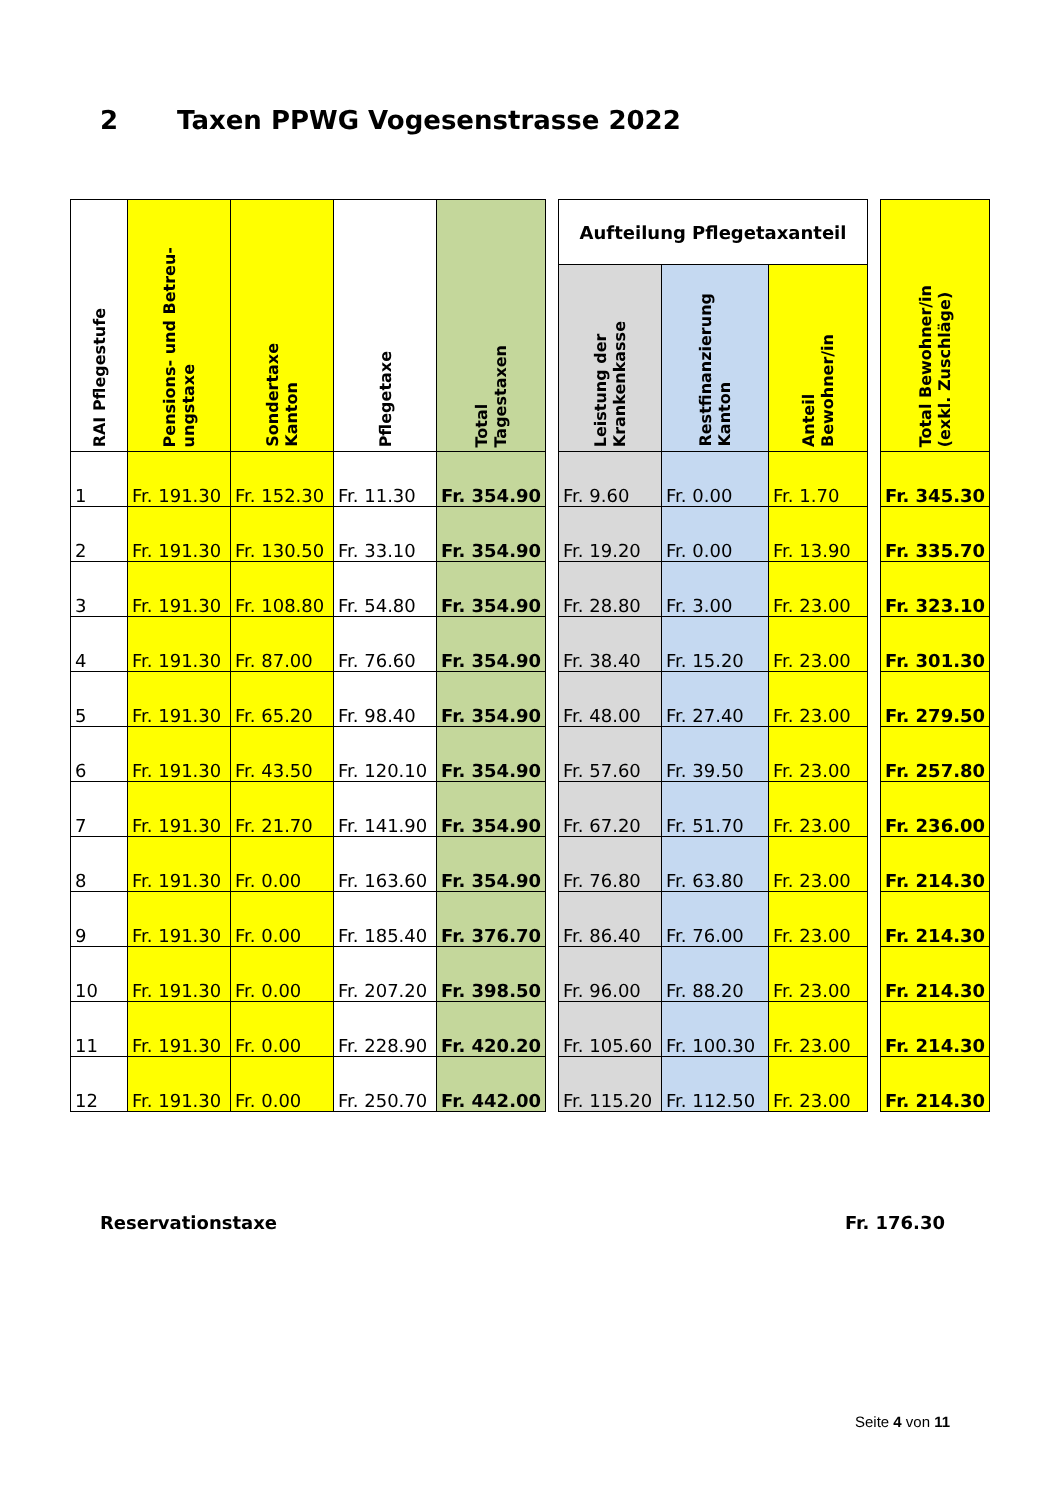2 Taxen PPWG Vogesenstrasse 2022
| RAI Pflegestufe | Pensions- und Betreu- ungstaxe | Sondertaxe Kanton | Pflegetaxe | Total Tagestaxen | | Aufteilung Pflegetaxanteil | | | | Total Bewohner/in (exkl. Zuschläge) |
| | | | | | | Leistung der Krankenkasse | Restfinanzierung Kanton | Anteil Bewohner/in | | |
| 1 | Fr. 191.30 | Fr. 152.30 | Fr. 11.30 | Fr. 354.90 | | Fr. 9.60 | Fr. 0.00 | Fr. 1.70 | | Fr. 345.30 |
| 2 | Fr. 191.30 | Fr. 130.50 | Fr. 33.10 | Fr. 354.90 | | Fr. 19.20 | Fr. 0.00 | Fr. 13.90 | | Fr. 335.70 |
| 3 | Fr. 191.30 | Fr. 108.80 | Fr. 54.80 | Fr. 354.90 | | Fr. 28.80 | Fr. 3.00 | Fr. 23.00 | | Fr. 323.10 |
| 4 | Fr. 191.30 | Fr. 87.00 | Fr. 76.60 | Fr. 354.90 | | Fr. 38.40 | Fr. 15.20 | Fr. 23.00 | | Fr. 301.30 |
| 5 | Fr. 191.30 | Fr. 65.20 | Fr. 98.40 | Fr. 354.90 | | Fr. 48.00 | Fr. 27.40 | Fr. 23.00 | | Fr. 279.50 |
| 6 | Fr. 191.30 | Fr. 43.50 | Fr. 120.10 | Fr. 354.90 | | Fr. 57.60 | Fr. 39.50 | Fr. 23.00 | | Fr. 257.80 |
| 7 | Fr. 191.30 | Fr. 21.70 | Fr. 141.90 | Fr. 354.90 | | Fr. 67.20 | Fr. 51.70 | Fr. 23.00 | | Fr. 236.00 |
| 8 | Fr. 191.30 | Fr. 0.00 | Fr. 163.60 | Fr. 354.90 | | Fr. 76.80 | Fr. 63.80 | Fr. 23.00 | | Fr. 214.30 |
| 9 | Fr. 191.30 | Fr. 0.00 | Fr. 185.40 | Fr. 376.70 | | Fr. 86.40 | Fr. 76.00 | Fr. 23.00 | | Fr. 214.30 |
| 10 | Fr. 191.30 | Fr. 0.00 | Fr. 207.20 | Fr. 398.50 | | Fr. 96.00 | Fr. 88.20 | Fr. 23.00 | | Fr. 214.30 |
| 11 | Fr. 191.30 | Fr. 0.00 | Fr. 228.90 | Fr. 420.20 | | Fr. 105.60 | Fr. 100.30 | Fr. 23.00 | | Fr. 214.30 |
| 12 | Fr. 191.30 | Fr. 0.00 | Fr. 250.70 | Fr. 442.00 | | Fr. 115.20 | Fr. 112.50 | Fr. 23.00 | | Fr. 214.30 |
Reservationstaxe Fr. 176.30
Seite 4 von 11